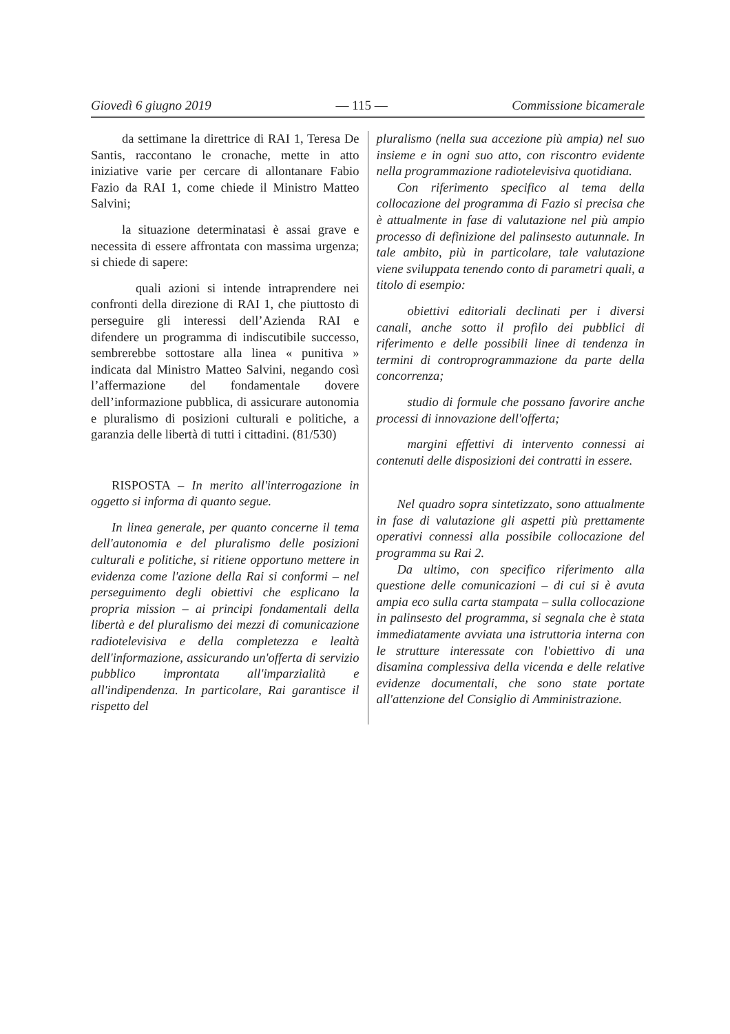Giovedì 6 giugno 2019 — 115 — Commissione bicamerale
da settimane la direttrice di RAI 1, Teresa De Santis, raccontano le cronache, mette in atto iniziative varie per cercare di allontanare Fabio Fazio da RAI 1, come chiede il Ministro Matteo Salvini;
la situazione determinatasi è assai grave e necessita di essere affrontata con massima urgenza; si chiede di sapere:
quali azioni si intende intraprendere nei confronti della direzione di RAI 1, che piuttosto di perseguire gli interessi dell’Azienda RAI e difendere un programma di indiscutibile successo, sembrerebbe sottostare alla linea « punitiva » indicata dal Ministro Matteo Salvini, negando così l’affermazione del fondamentale dovere dell’informazione pubblica, di assicurare autonomia e pluralismo di posizioni culturali e politiche, a garanzia delle libertà di tutti i cittadini. (81/530)
RISPOSTA – In merito all'interrogazione in oggetto si informa di quanto segue.
In linea generale, per quanto concerne il tema dell'autonomia e del pluralismo delle posizioni culturali e politiche, si ritiene opportuno mettere in evidenza come l'azione della Rai si conformi – nel perseguimento degli obiettivi che esplicano la propria mission – ai principi fondamentali della libertà e del pluralismo dei mezzi di comunicazione radiotelevisiva e della completezza e lealtà dell'informazione, assicurando un'offerta di servizio pubblico improntata all'imparzialità e all'indipendenza. In particolare, Rai garantisce il rispetto del
pluralismo (nella sua accezione più ampia) nel suo insieme e in ogni suo atto, con riscontro evidente nella programmazione radiotelevisiva quotidiana.
Con riferimento specifico al tema della collocazione del programma di Fazio si precisa che è attualmente in fase di valutazione nel più ampio processo di definizione del palinsesto autunnale. In tale ambito, più in particolare, tale valutazione viene sviluppata tenendo conto di parametri quali, a titolo di esempio:
obiettivi editoriali declinati per i diversi canali, anche sotto il profilo dei pubblici di riferimento e delle possibili linee di tendenza in termini di controprogrammazione da parte della concorrenza;
studio di formule che possano favorire anche processi di innovazione dell'offerta;
margini effettivi di intervento connessi ai contenuti delle disposizioni dei contratti in essere.
Nel quadro sopra sintetizzato, sono attualmente in fase di valutazione gli aspetti più prettamente operativi connessi alla possibile collocazione del programma su Rai 2.
Da ultimo, con specifico riferimento alla questione delle comunicazioni – di cui si è avuta ampia eco sulla carta stampata – sulla collocazione in palinsesto del programma, si segnala che è stata immediatamente avviata una istruttoria interna con le strutture interessate con l'obiettivo di una disamina complessiva della vicenda e delle relative evidenze documentali, che sono state portate all'attenzione del Consiglio di Amministrazione.